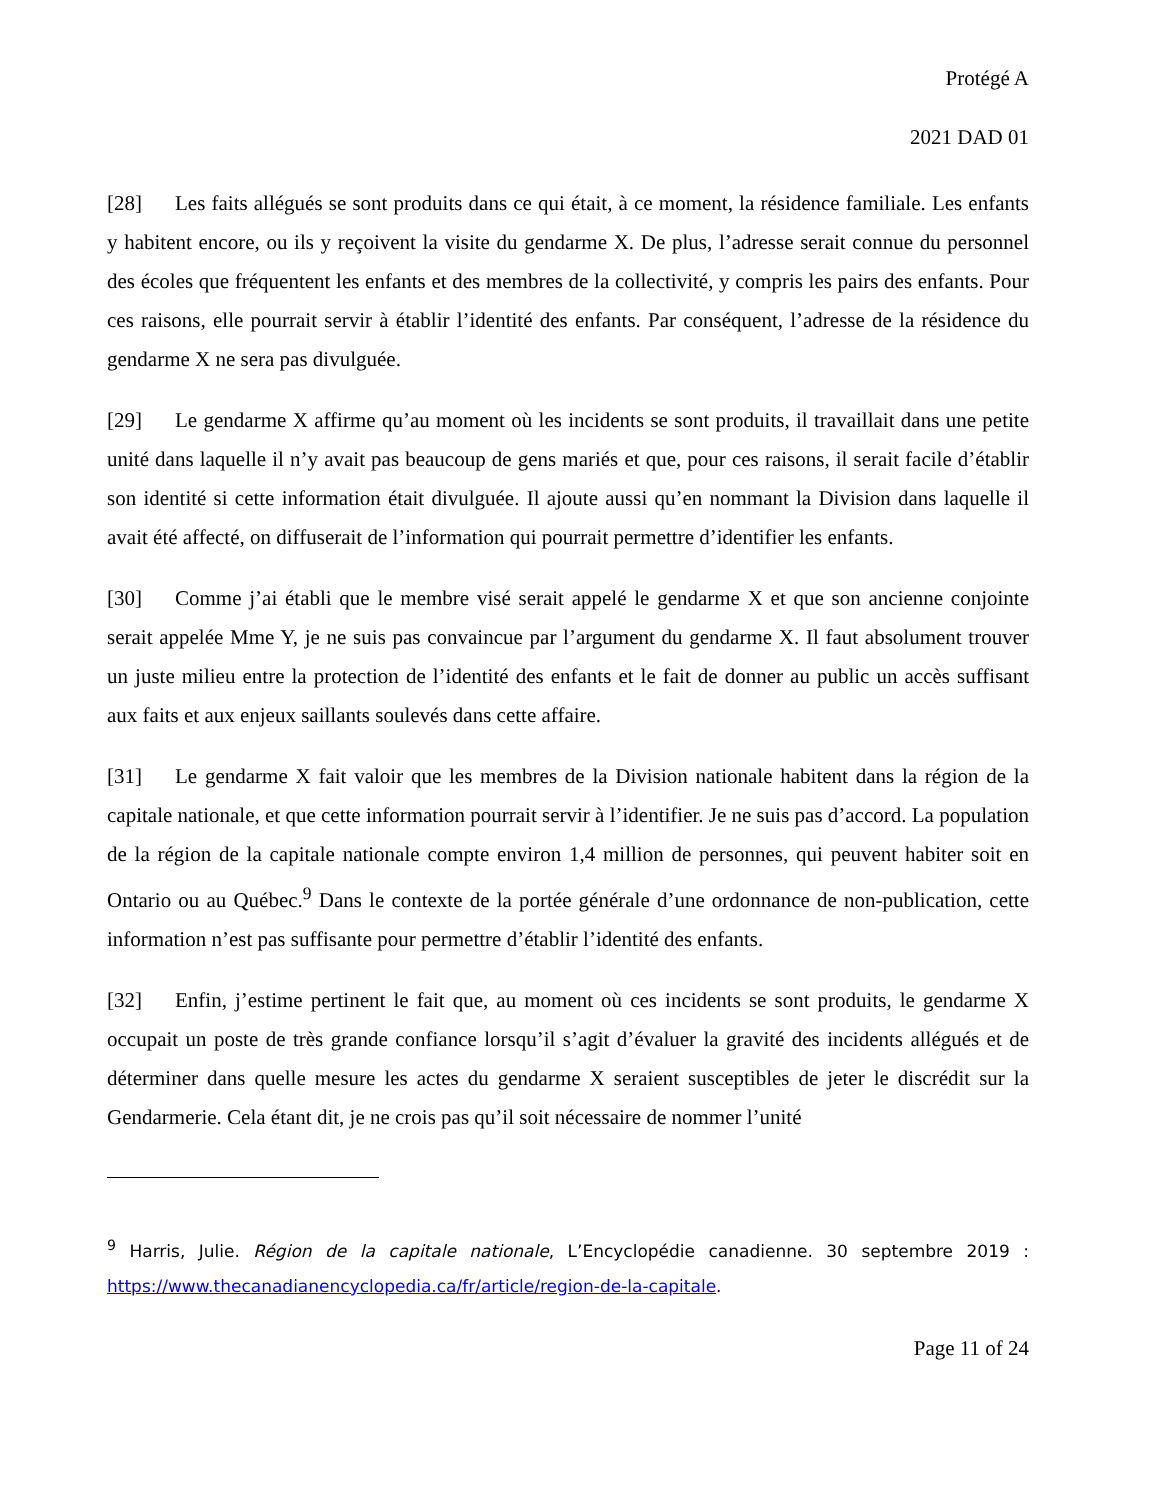Protégé A
2021 DAD 01
[28] Les faits allégués se sont produits dans ce qui était, à ce moment, la résidence familiale. Les enfants y habitent encore, ou ils y reçoivent la visite du gendarme X. De plus, l’adresse serait connue du personnel des écoles que fréquentent les enfants et des membres de la collectivité, y compris les pairs des enfants. Pour ces raisons, elle pourrait servir à établir l’identité des enfants. Par conséquent, l’adresse de la résidence du gendarme X ne sera pas divulguée.
[29] Le gendarme X affirme qu’au moment où les incidents se sont produits, il travaillait dans une petite unité dans laquelle il n’y avait pas beaucoup de gens mariés et que, pour ces raisons, il serait facile d’établir son identité si cette information était divulguée. Il ajoute aussi qu’en nommant la Division dans laquelle il avait été affecté, on diffuserait de l’information qui pourrait permettre d’identifier les enfants.
[30] Comme j’ai établi que le membre visé serait appelé le gendarme X et que son ancienne conjointe serait appelée Mme Y, je ne suis pas convaincue par l’argument du gendarme X. Il faut absolument trouver un juste milieu entre la protection de l’identité des enfants et le fait de donner au public un accès suffisant aux faits et aux enjeux saillants soulevés dans cette affaire.
[31] Le gendarme X fait valoir que les membres de la Division nationale habitent dans la région de la capitale nationale, et que cette information pourrait servir à l’identifier. Je ne suis pas d’accord. La population de la région de la capitale nationale compte environ 1,4 million de personnes, qui peuvent habiter soit en Ontario ou au Québec.<sup>9</sup> Dans le contexte de la portée générale d’une ordonnance de non-publication, cette information n’est pas suffisante pour permettre d’établir l’identité des enfants.
[32] Enfin, j’estime pertinent le fait que, au moment où ces incidents se sont produits, le gendarme X occupait un poste de très grande confiance lorsqu’il s’agit d’évaluer la gravité des incidents allégués et de déterminer dans quelle mesure les actes du gendarme X seraient susceptibles de jeter le discrédit sur la Gendarmerie. Cela étant dit, je ne crois pas qu’il soit nécessaire de nommer l’unité
<sup>9</sup> Harris, Julie. Région de la capitale nationale, L’Encyclopédie canadienne. 30 septembre 2019 : https://www.thecanadianencyclopedia.ca/fr/article/region-de-la-capitale.
Page 11 of 24